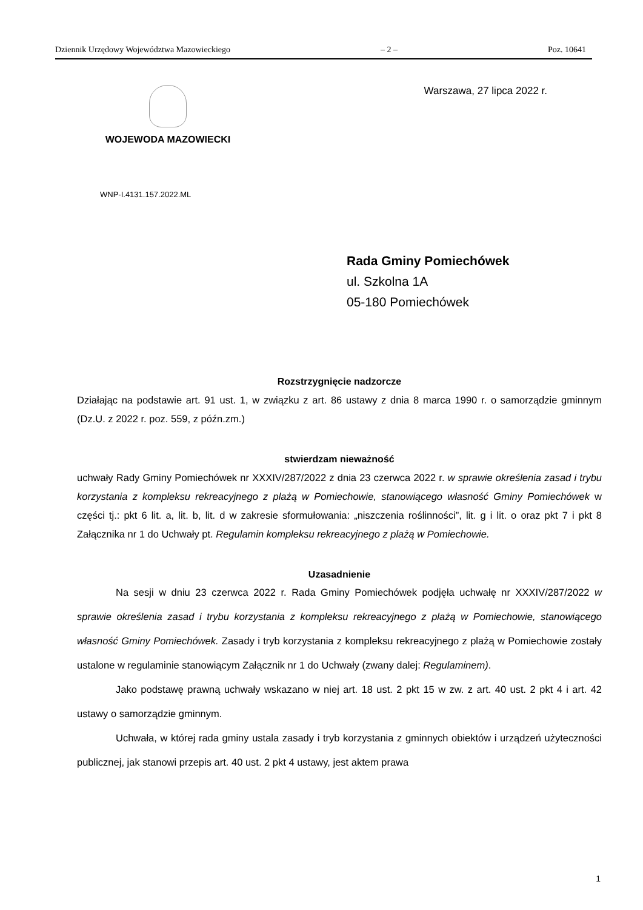Dziennik Urzędowy Województwa Mazowieckiego – 2 – Poz. 10641
WOJEWODA MAZOWIECKI Warszawa, 27 lipca 2022 r.
WNP-I.4131.157.2022.ML
Rada Gminy Pomiechówek
ul. Szkolna 1A
05-180 Pomiechówek
Rozstrzygnięcie nadzorcze
Działając na podstawie art. 91 ust. 1, w związku z art. 86 ustawy z dnia 8 marca 1990 r. o samorządzie gminnym (Dz.U. z 2022 r. poz. 559, z późn.zm.)
stwierdzam nieważność
uchwały Rady Gminy Pomiechówek nr XXXIV/287/2022 z dnia 23 czerwca 2022 r. w sprawie określenia zasad i trybu korzystania z kompleksu rekreacyjnego z plażą w Pomiechowie, stanowiącego własność Gminy Pomiechówek w części tj.: pkt 6 lit. a, lit. b, lit. d w zakresie sformułowania: „niszczenia roślinności”, lit. g i lit. o oraz pkt 7 i pkt 8 Załącznika nr 1 do Uchwały pt. Regulamin kompleksu rekreacyjnego z plażą w Pomiechowie.
Uzasadnienie
Na sesji w dniu 23 czerwca 2022 r. Rada Gminy Pomiechówek podjęła uchwałę nr XXXIV/287/2022 w sprawie określenia zasad i trybu korzystania z kompleksu rekreacyjnego z plażą w Pomiechowie, stanowiącego własność Gminy Pomiechówek. Zasady i tryb korzystania z kompleksu rekreacyjnego z plażą w Pomiechowie zostały ustalone w regulaminie stanowiącym Załącznik nr 1 do Uchwały (zwany dalej: Regulaminem).
Jako podstawę prawną uchwały wskazano w niej art. 18 ust. 2 pkt 15 w zw. z art. 40 ust. 2 pkt 4 i art. 42 ustawy o samorządzie gminnym.
Uchwała, w której rada gminy ustala zasady i tryb korzystania z gminnych obiektów i urządzeń użyteczności publicznej, jak stanowi przepis art. 40 ust. 2 pkt 4 ustawy, jest aktem prawa
1